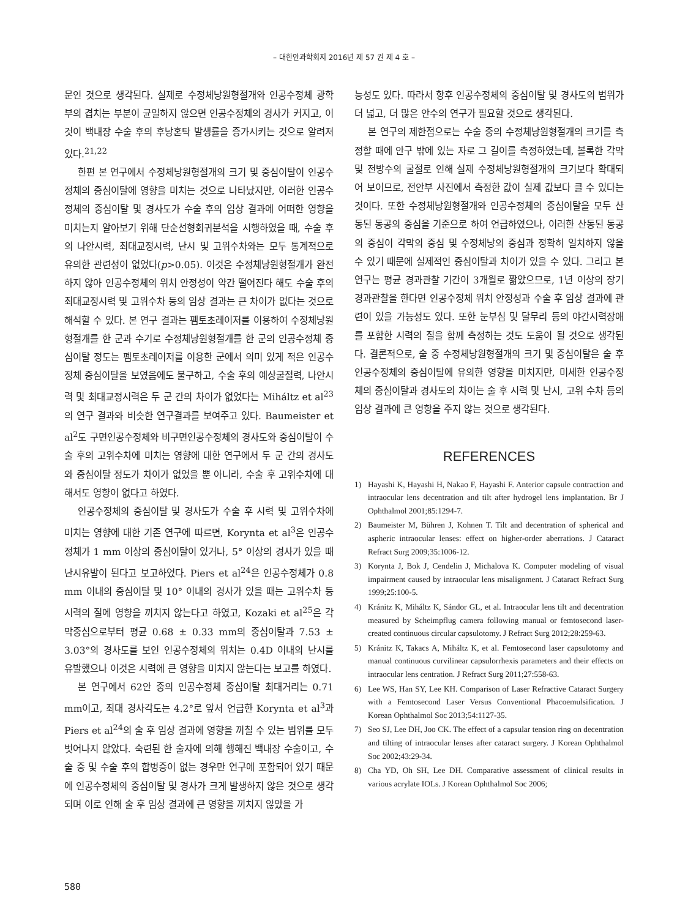– 대한안과학회지 2016년 제 57 권 제 4 호 –
문인 것으로 생각된다. 실제로 수정체낭원형절개와 인공수정체 광학부의 겹치는 부분이 균일하지 않으면 인공수정체의 경사가 커지고, 이것이 백내장 수술 후의 후낭혼탁 발생률을 증가시키는 것으로 알려져 있다.<sup>21,22</sup>
한편 본 연구에서 수정체낭원형절개의 크기 및 중심이탈이 인공수정체의 중심이탈에 영향을 미치는 것으로 나타났지만, 이러한 인공수정체의 중심이탈 및 경사도가 수술 후의 임상 결과에 어떠한 영향을 미치는지 알아보기 위해 단순선형회귀분석을 시행하였을 때, 수술 후의 나안시력, 최대교정시력, 난시 및 고위수차와는 모두 통계적으로 유의한 관련성이 없었다(p>0.05). 이것은 수정체낭원형절개가 완전하지 않아 인공수정체의 위치 안정성이 약간 떨어진다 해도 수술 후의 최대교정시력 및 고위수차 등의 임상 결과는 큰 차이가 없다는 것으로 해석할 수 있다. 본 연구 결과는 펨토초레이저를 이용하여 수정체낭원형절개를 한 군과 수기로 수정체낭원형절개를 한 군의 인공수정체 중심이탈 정도는 펨토초레이저를 이용한 군에서 의미 있게 적은 인공수정체 중심이탈을 보였음에도 불구하고, 수술 후의 예상굴절력, 나안시력 및 최대교정시력은 두 군 간의 차이가 없었다는 Miháltz et al<sup>23</sup>의 연구 결과와 비슷한 연구결과를 보여주고 있다. Baumeister et al<sup>2</sup>도 구면인공수정체와 비구면인공수정체의 경사도와 중심이탈이 수술 후의 고위수차에 미치는 영향에 대한 연구에서 두 군 간의 경사도와 중심이탈 정도가 차이가 없었을 뿐 아니라, 수술 후 고위수차에 대해서도 영향이 없다고 하였다.
인공수정체의 중심이탈 및 경사도가 수술 후 시력 및 고위수차에 미치는 영향에 대한 기존 연구에 따르면, Korynta et al<sup>3</sup>은 인공수정체가 1 mm 이상의 중심이탈이 있거나, 5° 이상의 경사가 있을 때 난시유발이 된다고 보고하였다. Piers et al<sup>24</sup>은 인공수정체가 0.8 mm 이내의 중심이탈 및 10° 이내의 경사가 있을 때는 고위수차 등 시력의 질에 영향을 끼치지 않는다고 하였고, Kozaki et al<sup>25</sup>은 각막중심으로부터 평균 0.68 ± 0.33 mm의 중심이탈과 7.53 ± 3.03°의 경사도를 보인 인공수정체의 위치는 0.4D 이내의 난시를 유발했으나 이것은 시력에 큰 영향을 미치지 않는다는 보고를 하였다.
본 연구에서 62안 중의 인공수정체 중심이탈 최대거리는 0.71 mm이고, 최대 경사각도는 4.2°로 앞서 언급한 Korynta et al<sup>3</sup>과 Piers et al<sup>24</sup>의 술 후 임상 결과에 영향을 끼칠 수 있는 범위를 모두 벗어나지 않았다. 숙련된 한 술자에 의해 행해진 백내장 수술이고, 수술 중 및 수술 후의 합병증이 없는 경우만 연구에 포함되어 있기 때문에 인공수정체의 중심이탈 및 경사가 크게 발생하지 않은 것으로 생각되며 이로 인해 술 후 임상 결과에 큰 영향을 끼치지 않았을 가
능성도 있다. 따라서 향후 인공수정체의 중심이탈 및 경사도의 범위가 더 넓고, 더 많은 안수의 연구가 필요할 것으로 생각된다.
본 연구의 제한점으로는 수술 중의 수정체낭원형절개의 크기를 측정할 때에 안구 밖에 있는 자로 그 길이를 측정하였는데, 볼록한 각막 및 전방수의 굴절로 인해 실제 수정체낭원형절개의 크기보다 확대되어 보이므로, 전안부 사진에서 측정한 값이 실제 값보다 클 수 있다는 것이다. 또한 수정체낭원형절개와 인공수정체의 중심이탈을 모두 산동된 동공의 중심을 기준으로 하여 언급하였으나, 이러한 산동된 동공의 중심이 각막의 중심 및 수정체낭의 중심과 정확히 일치하지 않을 수 있기 때문에 실제적인 중심이탈과 차이가 있을 수 있다. 그리고 본 연구는 평균 경과관찰 기간이 3개월로 짧았으므로, 1년 이상의 장기 경과관찰을 한다면 인공수정체 위치 안정성과 수술 후 임상 결과에 관련이 있을 가능성도 있다. 또한 눈부심 및 달무리 등의 야간시력장애를 포함한 시력의 질을 함께 측정하는 것도 도움이 될 것으로 생각된다. 결론적으로, 술 중 수정체낭원형절개의 크기 및 중심이탈은 술 후 인공수정체의 중심이탈에 유의한 영향을 미치지만, 미세한 인공수정체의 중심이탈과 경사도의 차이는 술 후 시력 및 난시, 고위 수차 등의 임상 결과에 큰 영향을 주지 않는 것으로 생각된다.
REFERENCES
1) Hayashi K, Hayashi H, Nakao F, Hayashi F. Anterior capsule contraction and intraocular lens decentration and tilt after hydrogel lens implantation. Br J Ophthalmol 2001;85:1294-7.
2) Baumeister M, Bühren J, Kohnen T. Tilt and decentration of spherical and aspheric intraocular lenses: effect on higher-order aberrations. J Cataract Refract Surg 2009;35:1006-12.
3) Korynta J, Bok J, Cendelin J, Michalova K. Computer modeling of visual impairment caused by intraocular lens misalignment. J Cataract Refract Surg 1999;25:100-5.
4) Kránitz K, Miháltz K, Sándor GL, et al. Intraocular lens tilt and decentration measured by Scheimpflug camera following manual or femtosecond laser-created continuous circular capsulotomy. J Refract Surg 2012;28:259-63.
5) Kránitz K, Takacs A, Miháltz K, et al. Femtosecond laser capsulotomy and manual continuous curvilinear capsulorrhexis parameters and their effects on intraocular lens centration. J Refract Surg 2011;27:558-63.
6) Lee WS, Han SY, Lee KH. Comparison of Laser Refractive Cataract Surgery with a Femtosecond Laser Versus Conventional Phacoemulsification. J Korean Ophthalmol Soc 2013;54:1127-35.
7) Seo SJ, Lee DH, Joo CK. The effect of a capsular tension ring on decentration and tilting of intraocular lenses after cataract surgery. J Korean Ophthalmol Soc 2002;43:29-34.
8) Cha YD, Oh SH, Lee DH. Comparative assessment of clinical results in various acrylate IOLs. J Korean Ophthalmol Soc 2006;
580